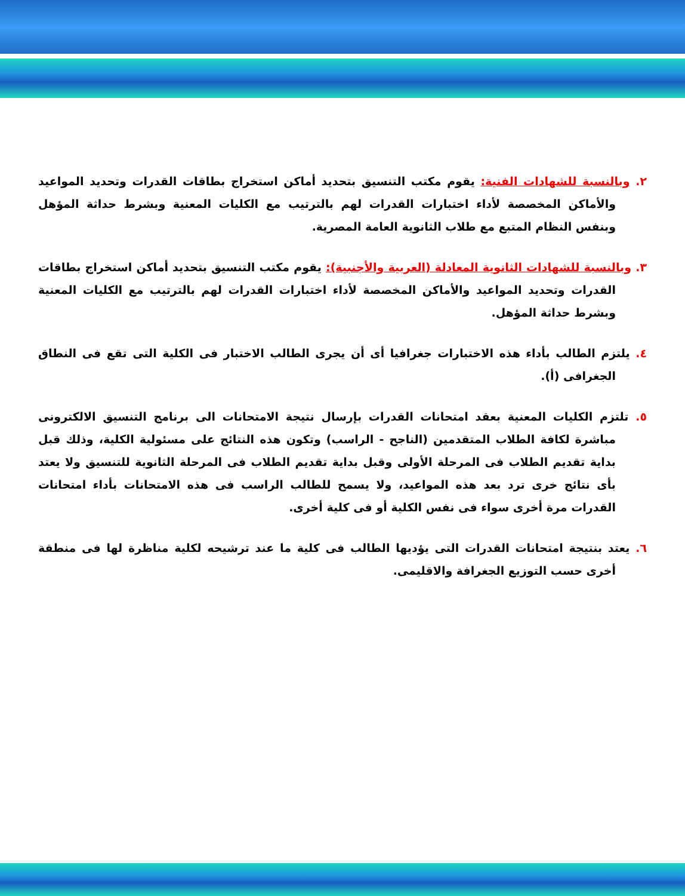٢. وبالنسبة للشهادات الفنية: يقوم مكتب التنسيق بتحديد أماكن استخراج بطاقات القدرات وتحديد المواعيد والأماكن المخصصة لأداء اختبارات القدرات لهم بالترتيب مع الكليات المعنية وبشرط حداثة المؤهل وبنفس النظام المتبع مع طلاب الثانوية العامة المصرية.
٣. وبالنسبة للشهادات الثانوية المعادلة (العربية والأجنبية): يقوم مكتب التنسيق بتحديد أماكن استخراج بطاقات القدرات وتحديد المواعيد والأماكن المخصصة لأداء اختبارات القدرات لهم بالترتيب مع الكليات المعنية وبشرط حداثة المؤهل.
٤. يلتزم الطالب بأداء هذه الاختبارات جغرافيا أى أن يجرى الطالب الاختبار فى الكلية التى تقع فى النطاق الجغرافى (أ).
٥. تلتزم الكليات المعنية بعقد امتحانات القدرات بإرسال نتيجة الامتحانات الى برنامج التنسيق الالكترونى مباشرة لكافة الطلاب المتقدمين (الناجح - الراسب) وتكون هذه النتائج على مسئولية الكلية، وذلك قبل بداية تقديم الطلاب فى المرحلة الأولى وقبل بداية تقديم الطلاب فى المرحلة الثانوية للتنسيق ولا يعتد بأى نتائج خرى ترد بعد هذه المواعيد، ولا يسمح للطالب الراسب فى هذه الامتحانات بأداء امتحانات القدرات مرة أخرى سواء فى نفس الكلية أو فى كلية أخرى.
٦. يعتد بنتيجة امتحانات القدرات التى يؤديها الطالب فى كلية ما عند ترشيحه لكلية مناظرة لها فى منطقة أخرى حسب التوزيع الجغرافة والاقليمى.